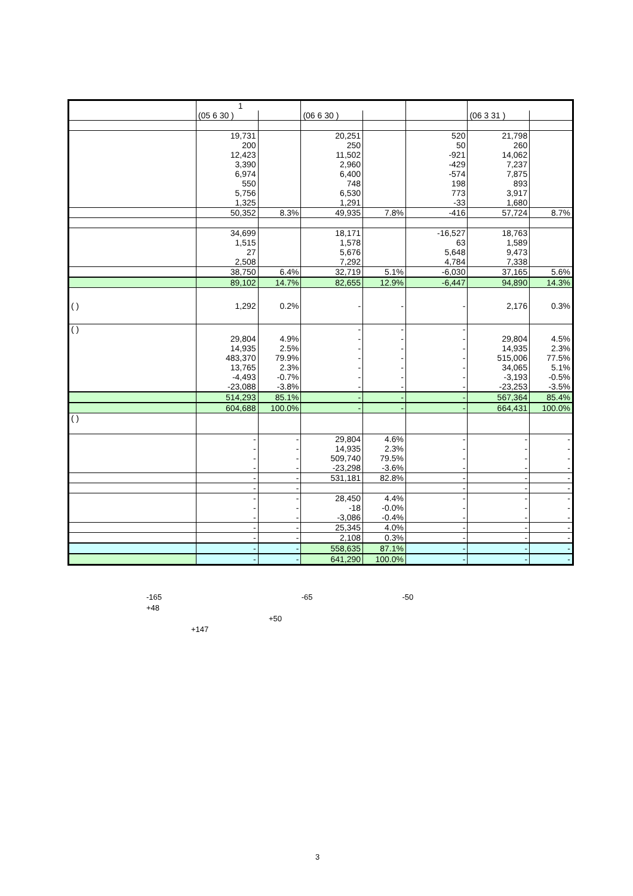| | 1 | | | | | | |
| | (05 6 30 ) | | (06 6 30 ) | | | (06 3 31 ) | |
| | 19,731 | | 20,251 | | 520 | 21,798 | |
| | 200 | | 250 | | 50 | 260 | |
| | 12,423 | | 11,502 | | -921 | 14,062 | |
| | 3,390 | | 2,960 | | -429 | 7,237 | |
| | 6,974 | | 6,400 | | -574 | 7,875 | |
| | 550 | | 748 | | 198 | 893 | |
| | 5,756 | | 6,530 | | 773 | 3,917 | |
| | 1,325 | | 1,291 | | -33 | 1,680 | |
| | 50,352 | 8.3% | 49,935 | 7.8% | -416 | 57,724 | 8.7% |
| | 34,699 | | 18,171 | | -16,527 | 18,763 | |
| | 1,515 | | 1,578 | | 63 | 1,589 | |
| | 27 | | 5,676 | | 5,648 | 9,473 | |
| | 2,508 | | 7,292 | | 4,784 | 7,338 | |
| | 38,750 | 6.4% | 32,719 | 5.1% | -6,030 | 37,165 | 5.6% |
| | 89,102 | 14.7% | 82,655 | 12.9% | -6,447 | 94,890 | 14.3% |
| ( ) | 1,292 | 0.2% | - | - | - | 2,176 | 0.3% |
| ( ) | | | - | - | - | | |
| | 29,804 | 4.9% | - | - | - | 29,804 | 4.5% |
| | 14,935 | 2.5% | - | - | - | 14,935 | 2.3% |
| | 483,370 | 79.9% | - | - | - | 515,006 | 77.5% |
| | 13,765 | 2.3% | - | - | - | 34,065 | 5.1% |
| | -4,493 | -0.7% | - | - | - | -3,193 | -0.5% |
| | -23,088 | -3.8% | - | - | - | -23,253 | -3.5% |
| | 514,293 | 85.1% | - | - | - | 567,364 | 85.4% |
| | 604,688 | 100.0% | - | - | - | 664,431 | 100.0% |
| ( ) | | | | | | | |
| | - | - | 29,804 | 4.6% | - | - | - |
| | - | - | 14,935 | 2.3% | - | - | - |
| | - | - | 509,740 | 79.5% | - | - | - |
| | - | - | -23,298 | -3.6% | - | - | - |
| | - | - | 531,181 | 82.8% | - | - | - |
| | - | - | | | - | - | - |
| | - | - | 28,450 | 4.4% | - | - | - |
| | - | - | -18 | -0.0% | - | - | - |
| | - | - | -3,086 | -0.4% | - | - | - |
| | - | - | 25,345 | 4.0% | - | - | - |
| | - | - | 2,108 | 0.3% | - | - | - |
| | - | - | 558,635 | 87.1% | - | - | - |
| | - | - | 641,290 | 100.0% | - | - | - |
-165 -65 -50
+48
+50
+147
3